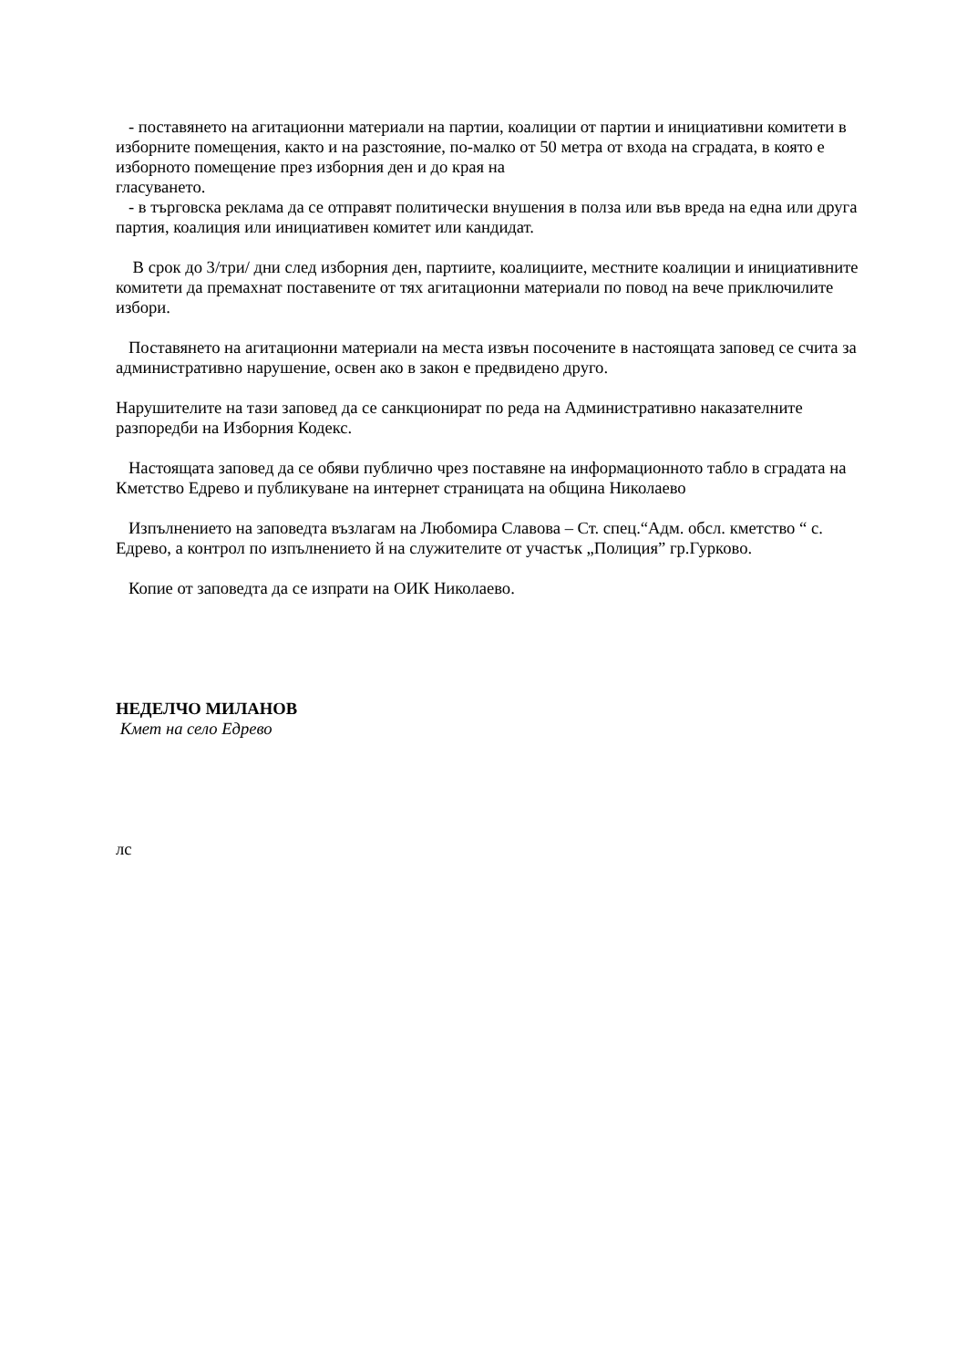- поставянето на агитационни материали на партии, коалиции от партии и инициативни комитети в изборните помещения, както и на разстояние, по-малко от 50 метра от входа на сградата, в която е изборното помещение през изборния ден и до края на
гласуването.
- в търговска реклама да се отправят политически внушения в полза или във вреда на една или друга партия, коалиция или инициативен комитет или кандидат.
В срок до 3/три/ дни след изборния ден, партиите, коалициите, местните коалиции и инициативните комитети да премахнат поставените от тях агитационни материали по повод на вече приключилите избори.
Поставянето на агитационни материали на места извън посочените в настоящата заповед се счита за административно нарушение, освен ако в закон е предвидено друго.
Нарушителите на тази заповед да се санкционират по реда на Административно наказателните разпоредби на Изборния Кодекс.
Настоящата заповед да се обяви публично чрез поставяне на информационното табло в сградата на Кметство Едрево и публикуване на интернет страницата на община Николаево
Изпълнението на заповедта възлагам на Любомира Славова – Ст. спец.“Адм. обсл. кметство “ с. Едрево, а контрол по изпълнението й на служителите от участък „Полиция” гр.Гурково.
Копие от заповедта да се изпрати на ОИК Николаево.
НЕДЕЛЧО МИЛАНОВ
Кмет на село Едрево
лс